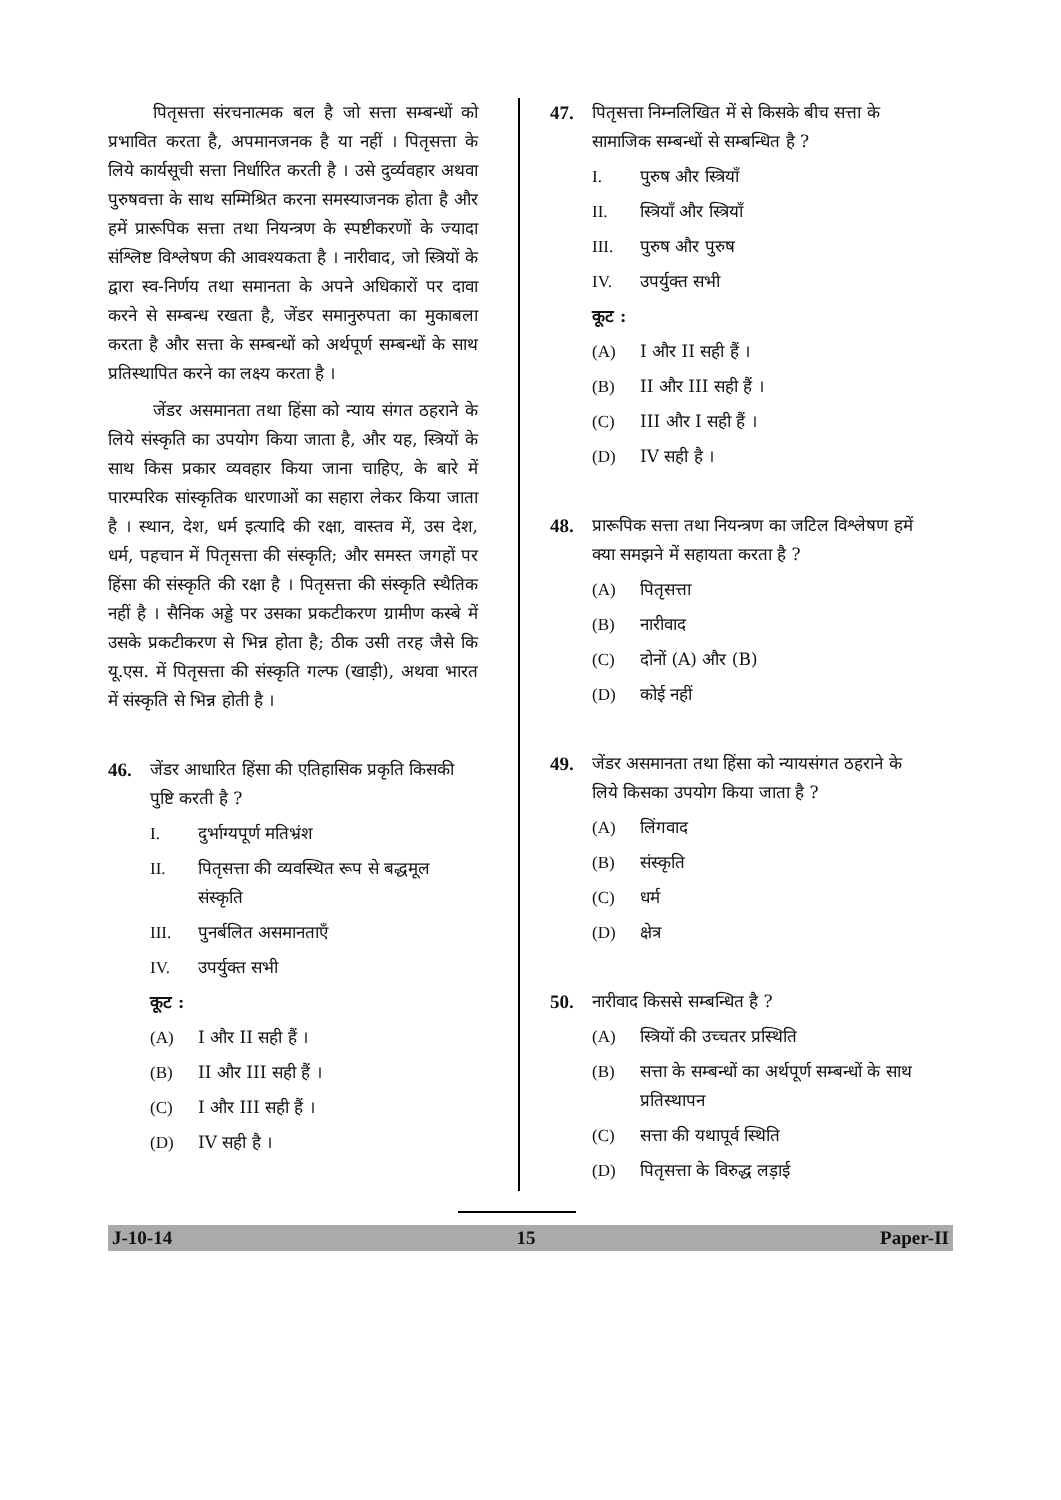पितृसत्ता संरचनात्मक बल है जो सत्ता सम्बन्धों को प्रभावित करता है, अपमानजनक है या नहीं । पितृसत्ता के लिये कार्यसूची सत्ता निर्धारित करती है । उसे दुर्व्यवहार अथवा पुरुषवत्ता के साथ सम्मिश्रित करना समस्याजनक होता है और हमें प्रारूपिक सत्ता तथा नियन्त्रण के स्पष्टीकरणों के ज्यादा संश्लिष्ट विश्लेषण की आवश्यकता है । नारीवाद, जो स्त्रियों के द्वारा स्व-निर्णय तथा समानता के अपने अधिकारों पर दावा करने से सम्बन्ध रखता है, जेंडर समानुरुपता का मुकाबला करता है और सत्ता के सम्बन्धों को अर्थपूर्ण सम्बन्धों के साथ प्रतिस्थापित करने का लक्ष्य करता है ।
जेंडर असमानता तथा हिंसा को न्याय संगत ठहराने के लिये संस्कृति का उपयोग किया जाता है, और यह, स्त्रियों के साथ किस प्रकार व्यवहार किया जाना चाहिए, के बारे में पारम्परिक सांस्कृतिक धारणाओं का सहारा लेकर किया जाता है । स्थान, देश, धर्म इत्यादि की रक्षा, वास्तव में, उस देश, धर्म, पहचान में पितृसत्ता की संस्कृति; और समस्त जगहों पर हिंसा की संस्कृति की रक्षा है । पितृसत्ता की संस्कृति स्थैतिक नहीं है । सैनिक अड्डे पर उसका प्रकटीकरण ग्रामीण कस्बे में उसके प्रकटीकरण से भिन्न होता है; ठीक उसी तरह जैसे कि यू.एस. में पितृसत्ता की संस्कृति गल्फ (खाड़ी), अथवा भारत में संस्कृति से भिन्न होती है ।
46. जेंडर आधारित हिंसा की एतिहासिक प्रकृति किसकी पुष्टि करती है ?
I. दुर्भाग्यपूर्ण मतिभ्रंश
II. पितृसत्ता की व्यवस्थित रूप से बद्धमूल संस्कृति
III. पुनर्बलित असमानताएँ
IV. उपर्युक्त सभी
कूट :
(A) I और II सही हैं ।
(B) II और III सही हैं ।
(C) I और III सही हैं ।
(D) IV सही है ।
47. पितृसत्ता निम्नलिखित में से किसके बीच सत्ता के सामाजिक सम्बन्धों से सम्बन्धित है ?
I. पुरुष और स्त्रियाँ
II. स्त्रियाँ और स्त्रियाँ
III. पुरुष और पुरुष
IV. उपर्युक्त सभी
कूट :
(A) I और II सही हैं ।
(B) II और III सही हैं ।
(C) III और I सही हैं ।
(D) IV सही है ।
48. प्रारूपिक सत्ता तथा नियन्त्रण का जटिल विश्लेषण हमें क्या समझने में सहायता करता है ?
(A) पितृसत्ता
(B) नारीवाद
(C) दोनों (A) और (B)
(D) कोई नहीं
49. जेंडर असमानता तथा हिंसा को न्यायसंगत ठहराने के लिये किसका उपयोग किया जाता है ?
(A) लिंगवाद
(B) संस्कृति
(C) धर्म
(D) क्षेत्र
50. नारीवाद किससे सम्बन्धित है ?
(A) स्त्रियों की उच्चतर प्रस्थिति
(B) सत्ता के सम्बन्धों का अर्थपूर्ण सम्बन्धों के साथ प्रतिस्थापन
(C) सत्ता की यथापूर्व स्थिति
(D) पितृसत्ता के विरुद्ध लड़ाई
J-10-14 15 Paper-II